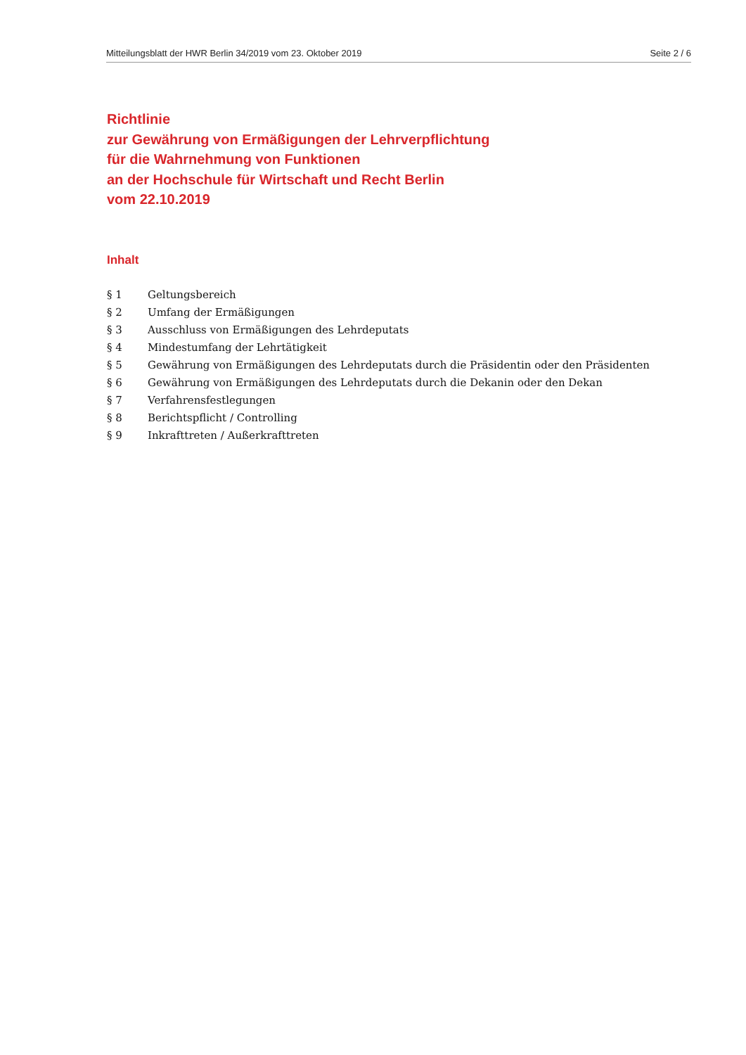Mitteilungsblatt der HWR Berlin 34/2019 vom 23. Oktober 2019 Seite 2 / 6
Richtlinie
zur Gewährung von Ermäßigungen der Lehrverpflichtung
für die Wahrnehmung von Funktionen
an der Hochschule für Wirtschaft und Recht Berlin
vom 22.10.2019
Inhalt
| § 1 | Geltungsbereich |
| § 2 | Umfang der Ermäßigungen |
| § 3 | Ausschluss von Ermäßigungen des Lehrdeputats |
| § 4 | Mindestumfang der Lehrtätigkeit |
| § 5 | Gewährung von Ermäßigungen des Lehrdeputats durch die Präsidentin oder den Präsidenten |
| § 6 | Gewährung von Ermäßigungen des Lehrdeputats durch die Dekanin oder den Dekan |
| § 7 | Verfahrensfestlegungen |
| § 8 | Berichtspflicht / Controlling |
| § 9 | Inkrafttreten / Außerkrafttreten |